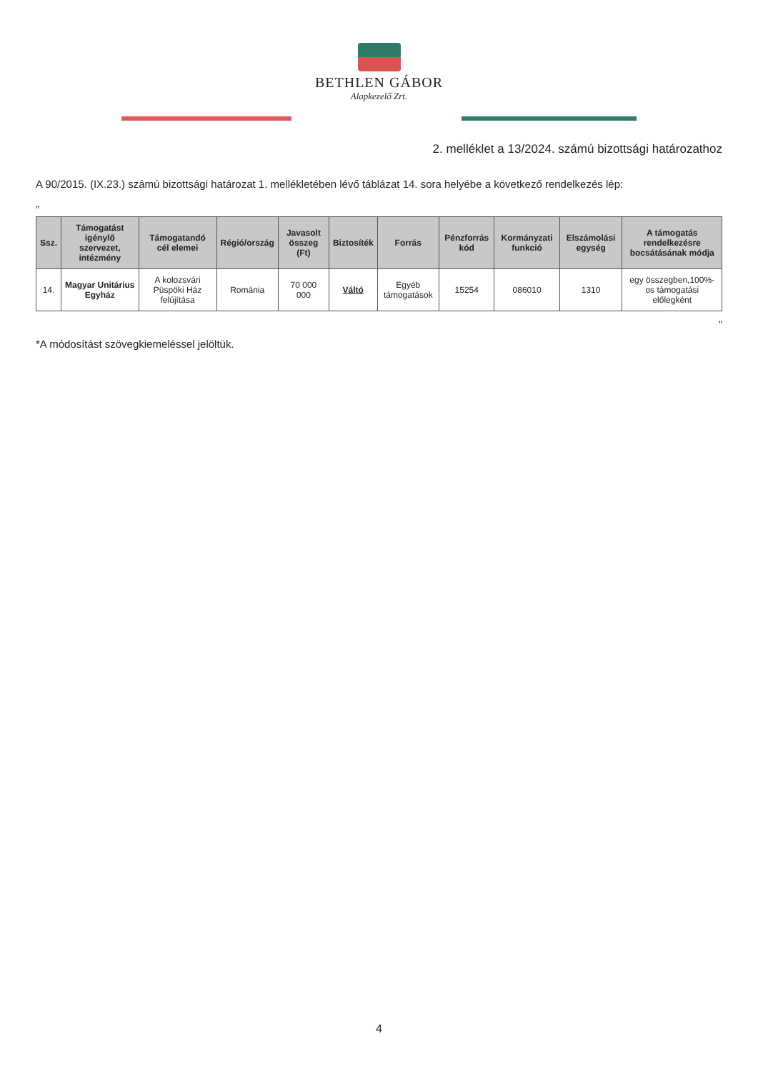BETHLEN GÁBOR
Alapkezelő Zrt.
2. melléklet a 13/2024. számú bizottsági határozathoz
A 90/2015. (IX.23.) számú bizottsági határozat 1. mellékletében lévő táblázat 14. sora helyébe a következő rendelkezés lép:
„
| Ssz. | Támogatást igénylő szervezet, intézmény | Támogatandó cél elemei | Régió/ország | Javasolt összeg (Ft) | Biztosíték | Forrás | Pénzforrás kód | Kormányzati funkció | Elszámolási egység | A támogatás rendelkezésre bocsátásának módja |
| --- | --- | --- | --- | --- | --- | --- | --- | --- | --- | --- |
| 14. | Magyar Unitárius Egyház | A kolozsvári Püspöki Ház felújítása | Románia | 70 000 000 | Váltó | Egyéb támogatások | 15254 | 086010 | 1310 | egy összegben,100%-os támogatási előlegként |
”
*A módosítást szövegkiemeléssel jelöltük.
4